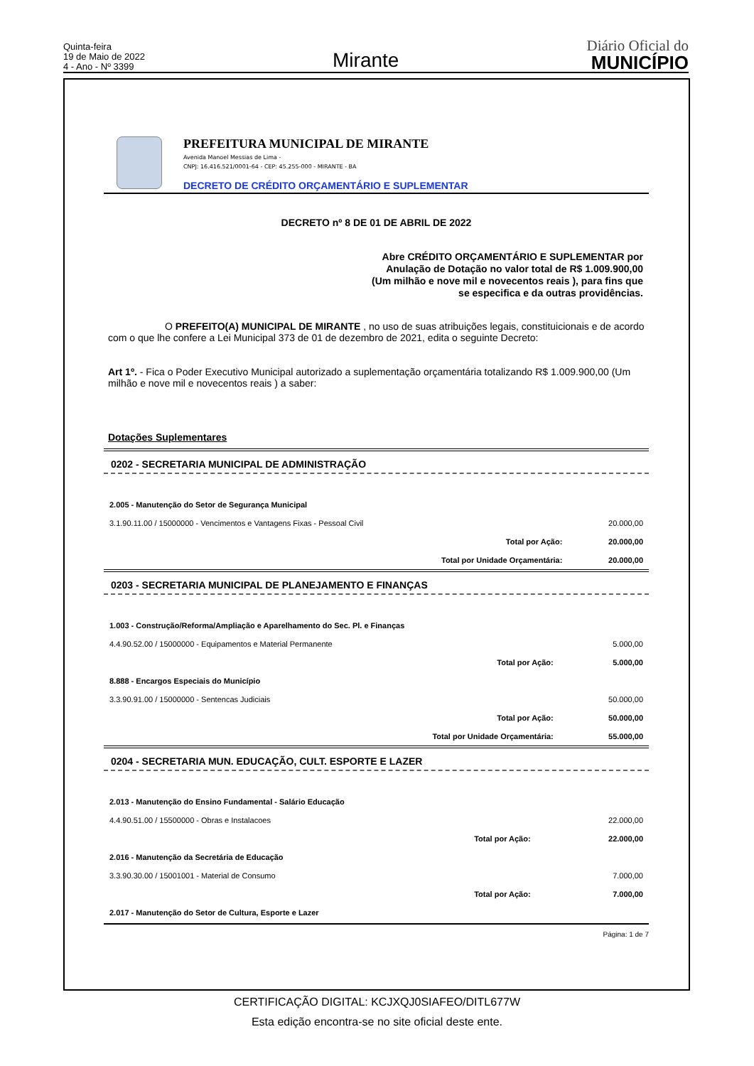Quinta-feira
19 de Maio de 2022
4 - Ano - Nº 3399
Mirante
Diário Oficial do
MUNICÍPIO
PREFEITURA MUNICIPAL DE MIRANTE
Avenida Manoel Messias de Lima -
CNPJ: 16.416.521/0001-64 - CEP: 45.255-000 - MIRANTE - BA
DECRETO DE CRÉDITO ORÇAMENTÁRIO E SUPLEMENTAR
DECRETO nº 8 DE 01 DE ABRIL DE 2022
Abre CRÉDITO ORÇAMENTÁRIO E SUPLEMENTAR por
Anulação de Dotação no valor total de R$ 1.009.900,00
(Um milhão e nove mil e novecentos reais ), para fins que
se especifica e da outras providências.
O PREFEITO(A) MUNICIPAL DE MIRANTE , no uso de suas atribuições legais, constituicionais e de acordo com o que lhe confere a Lei Municipal 373 de 01 de dezembro de 2021, edita o seguinte Decreto:
Art 1º. - Fica o Poder Executivo Municipal autorizado a suplementação orçamentária totalizando R$ 1.009.900,00 (Um milhão e nove mil e novecentos reais ) a saber:
Dotações Suplementares
0202 - SECRETARIA MUNICIPAL DE ADMINISTRAÇÃO
| 2.005 - Manutenção do Setor de Segurança Municipal | | |
| 3.1.90.11.00 / 15000000 - Vencimentos e Vantagens Fixas - Pessoal Civil | | 20.000,00 |
| | Total por Ação: | 20.000,00 |
| | Total por Unidade Orçamentária: | 20.000,00 |
0203 - SECRETARIA MUNICIPAL DE PLANEJAMENTO E FINANÇAS
| 1.003 - Construção/Reforma/Ampliação e Aparelhamento do Sec. Pl. e Finanças | | |
| 4.4.90.52.00 / 15000000 - Equipamentos e Material Permanente | | 5.000,00 |
| | Total por Ação: | 5.000,00 |
| 8.888 - Encargos Especiais do Município | | |
| 3.3.90.91.00 / 15000000 - Sentencas Judiciais | | 50.000,00 |
| | Total por Ação: | 50.000,00 |
| | Total por Unidade Orçamentária: | 55.000,00 |
0204 - SECRETARIA MUN. EDUCAÇÃO, CULT. ESPORTE E LAZER
| 2.013 - Manutenção do Ensino Fundamental - Salário Educação | | |
| 4.4.90.51.00 / 15500000 - Obras e Instalacoes | | 22.000,00 |
| | Total por Ação: | 22.000,00 |
| 2.016 - Manutenção da Secretária de Educação | | |
| 3.3.90.30.00 / 15001001 - Material de Consumo | | 7.000,00 |
| | Total por Ação: | 7.000,00 |
| 2.017 - Manutenção do Setor de Cultura, Esporte e Lazer | | |
Página: 1 de 7
CERTIFICAÇÃO DIGITAL: KCJXQJ0SIAFEO/DITL677W
Esta edição encontra-se no site oficial deste ente.